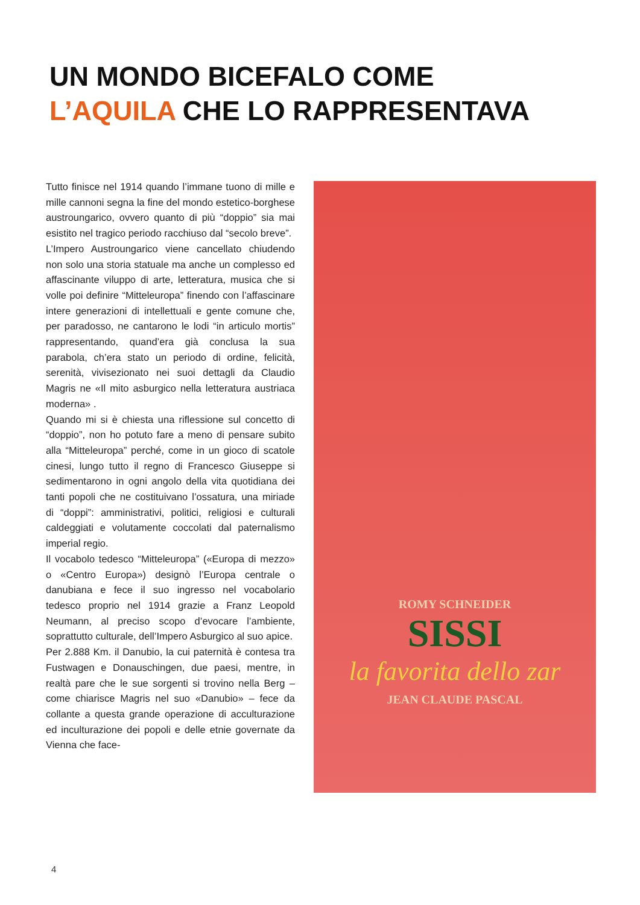UN MONDO BICEFALO COME
L’AQUILA CHE LO RAPPRESENTAVA
Tutto finisce nel 1914 quando l’immane tuono di mille e mille cannoni segna la fine del mondo estetico-borghese austroungarico, ovvero quanto di più “doppio” sia mai esistito nel tragico periodo racchiuso dal “secolo breve”.
L’Impero Austroungarico viene cancellato chiudendo non solo una storia statuale ma anche un complesso ed affascinante viluppo di arte, letteratura, musica che si volle poi definire “Mitteleuropa” finendo con l’affascinare intere generazioni di intellettuali e gente comune che, per paradosso, ne cantarono le lodi “in articulo mortis” rappresentando, quand’era già conclusa la sua parabola, ch’era stato un periodo di ordine, felicità, serenità, vivisezionato nei suoi dettagli da Claudio Magris ne «Il mito asburgico nella letteratura austriaca moderna» .
Quando mi si è chiesta una riflessione sul concetto di “doppio”, non ho potuto fare a meno di pensare subito alla “Mitteleuropa” perché, come in un gioco di scatole cinesi, lungo tutto il regno di Francesco Giuseppe si sedimentarono in ogni angolo della vita quotidiana dei tanti popoli che ne costituivano l’ossatura, una miriade di “doppi”: amministrativi, politici, religiosi e culturali caldeggiati e volutamente coccolati dal paternalismo imperial regio.
Il vocabolo tedesco “Mitteleuropa” («Europa di mezzo» o «Centro Europa») designò l’Europa centrale o danubiana e fece il suo ingresso nel vocabolario tedesco proprio nel 1914 grazie a Franz Leopold Neumann, al preciso scopo d’evocare l’ambiente, soprattutto culturale, dell’Impero Asburgico al suo apice.
Per 2.888 Km. il Danubio, la cui paternità è contesa tra Fustwagen e Donauschingen, due paesi, mentre, in realtà pare che le sue sorgenti si trovino nella Berg – come chiarisce Magris nel suo «Danubio» – fece da collante a questa grande operazione di acculturazione ed inculturazione dei popoli e delle etnie governate da Vienna che face-
ROMY SCHNEIDER
SISSI
la favorita dello zar
JEAN CLAUDE PASCAL
4